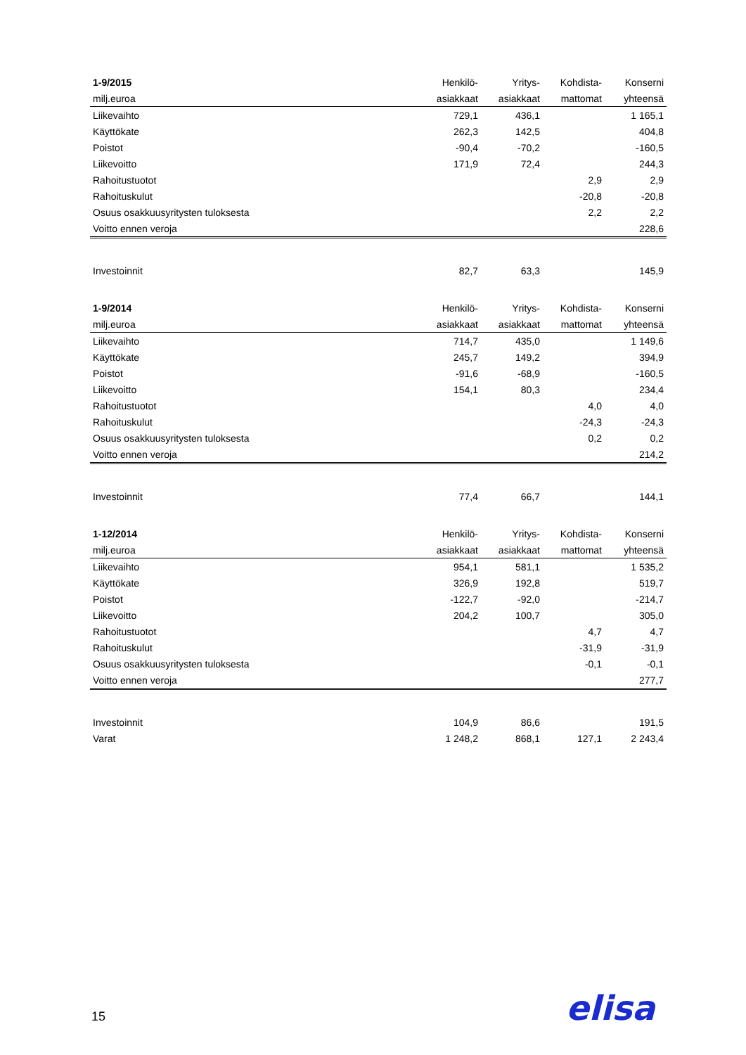| 1-9/2015 | Henkilö- | Yritys- | Kohdista- | Konserni |
| --- | --- | --- | --- | --- |
| milj.euroa | asiakkaat | asiakkaat | mattomat | yhteensä |
| Liikevaihto | 729,1 | 436,1 | | 1 165,1 |
| Käyttökate | 262,3 | 142,5 | | 404,8 |
| Poistot | -90,4 | -70,2 | | -160,5 |
| Liikevoitto | 171,9 | 72,4 | | 244,3 |
| Rahoitustuotot | | | 2,9 | 2,9 |
| Rahoituskulut | | | -20,8 | -20,8 |
| Osuus osakkuusyritysten tuloksesta | | | 2,2 | 2,2 |
| Voitto ennen veroja | | | | 228,6 |
| Investoinnit | 82,7 | 63,3 | | 145,9 |
| 1-9/2014 | Henkilö- | Yritys- | Kohdista- | Konserni |
| --- | --- | --- | --- | --- |
| milj.euroa | asiakkaat | asiakkaat | mattomat | yhteensä |
| Liikevaihto | 714,7 | 435,0 | | 1 149,6 |
| Käyttökate | 245,7 | 149,2 | | 394,9 |
| Poistot | -91,6 | -68,9 | | -160,5 |
| Liikevoitto | 154,1 | 80,3 | | 234,4 |
| Rahoitustuotot | | | 4,0 | 4,0 |
| Rahoituskulut | | | -24,3 | -24,3 |
| Osuus osakkuusyritysten tuloksesta | | | 0,2 | 0,2 |
| Voitto ennen veroja | | | | 214,2 |
| Investoinnit | 77,4 | 66,7 | | 144,1 |
| 1-12/2014 | Henkilö- | Yritys- | Kohdista- | Konserni |
| --- | --- | --- | --- | --- |
| milj.euroa | asiakkaat | asiakkaat | mattomat | yhteensä |
| Liikevaihto | 954,1 | 581,1 | | 1 535,2 |
| Käyttökate | 326,9 | 192,8 | | 519,7 |
| Poistot | -122,7 | -92,0 | | -214,7 |
| Liikevoitto | 204,2 | 100,7 | | 305,0 |
| Rahoitustuotot | | | 4,7 | 4,7 |
| Rahoituskulut | | | -31,9 | -31,9 |
| Osuus osakkuusyritysten tuloksesta | | | -0,1 | -0,1 |
| Voitto ennen veroja | | | | 277,7 |
| Investoinnit | 104,9 | 86,6 | | 191,5 |
| Varat | 1 248,2 | 868,1 | 127,1 | 2 243,4 |
15 elisa